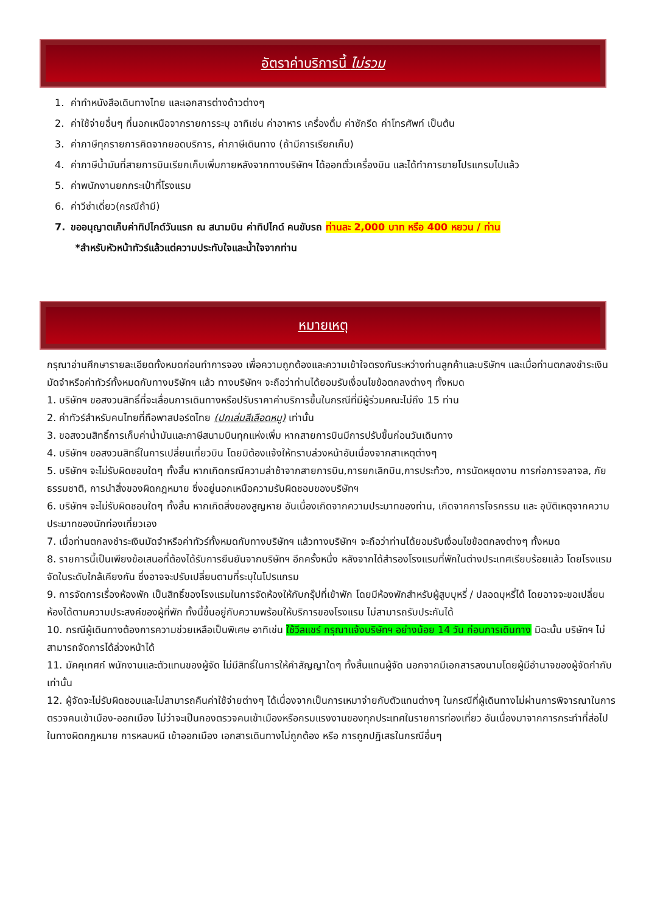อัตราค่าบริการนี้ ไม่รวม
1. ค่าทำหนังสือเดินทางไทย และเอกสารต่างด้าวต่างๆ
2. ค่าใช้จ่ายอื่นๆ ที่นอกเหนือจากรายการระบุ อาทิเช่น ค่าอาหาร เครื่องดื่ม ค่าซักรีด ค่าโทรศัพท์ เป็นต้น
3. ค่าภาษีทุกรายการคิดจากยอดบริการ, ค่าภาษีเดินทาง (ถ้ามีการเรียกเก็บ)
4. ค่าภาษีน้ำมันที่สายการบินเรียกเก็บเพิ่มภายหลังจากทางบริษัทฯ ได้ออกตั๋วเครื่องบิน และได้ทำการขายโปรแกรมไปแล้ว
5. ค่าพนักงานยกกระเป๋าที่โรงแรม
6. ค่าวีซ่าเดี่ยว(กรณีถ้ามี)
7. ขออนุญาตเก็บค่าทิปไกด์วันแรก ณ สนามบิน ค่าทิปไกด์ คนขับรถ ท่านละ 2,000 บาท หรือ 400 หยวน / ท่าน
*สำหรับหัวหน้าทัวร์แล้วแต่ความประทับใจและน้ำใจจากท่าน
หมายเหตุ
กรุณาอ่านศึกษารายละเอียดทั้งหมดก่อนทำการจอง เพื่อความถูกต้องและความเข้าใจตรงกันระหว่างท่านลูกค้าและบริษัทฯ และเมื่อท่านตกลงชำระเงินมัดจำหรือค่าทัวร์ทั้งหมดกับทางบริษัทฯ แล้ว ทางบริษัทฯ จะถือว่าท่านได้ยอมรับเงื่อนไขข้อตกลงต่างๆ ทั้งหมด
1. บริษัทฯ ขอสงวนสิทธิ์ที่จะเลื่อนการเดินทางหรือปรับราคาค่าบริการขึ้นในกรณีที่มีผู้ร่วมคณะไม่ถึง 15 ท่าน
2. ค่าทัวร์สำหรับคนไทยที่ถือพาสปอร์ตไทย (ปกเล่มสีเลือดหมู) เท่านั้น
3. ขอสงวนสิทธิ์การเก็บค่าน้ำมันและภาษีสนามบินทุกแห่งเพิ่ม หากสายการบินมีการปรับขึ้นก่อนวันเดินทาง
4. บริษัทฯ ขอสงวนสิทธิ์ในการเปลี่ยนเที่ยวบิน โดยมิต้องแจ้งให้ทราบล่วงหน้าอันเนื่องจากสาเหตุต่างๆ
5. บริษัทฯ จะไม่รับผิดชอบใดๆ ทั้งสิ้น หากเกิดกรณีความล่าช้าจากสายการบิน,การยกเลิกบิน,การประท้วง, การนัดหยุดงาน การก่อการจลาจล, ภัยธรรมชาติ, การนำสิ่งของผิดกฎหมาย ซึ่งอยู่นอกเหนือความรับผิดชอบของบริษัทฯ
6. บริษัทฯ จะไม่รับผิดชอบใดๆ ทั้งสิ้น หากเกิดสิ่งของสูญหาย อันเนื่องเกิดจากความประมาทของท่าน, เกิดจากการโจรกรรม และ อุบัติเหตุจากความประมาทของนักท่องเที่ยวเอง
7. เมื่อท่านตกลงชำระเงินมัดจำหรือค่าทัวร์ทั้งหมดกับทางบริษัทฯ แล้วทางบริษัทฯ จะถือว่าท่านได้ยอมรับเงื่อนไขข้อตกลงต่างๆ ทั้งหมด
8. รายการนี้เป็นเพียงข้อเสนอที่ต้องได้รับการยืนยันจากบริษัทฯ อีกครั้งหนึ่ง หลังจากได้สำรองโรงแรมที่พักในต่างประเทศเรียบร้อยแล้ว โดยโรงแรมจัดในระดับใกล้เคียงกัน ซึ่งอาจจะปรับเปลี่ยนตามที่ระบุในโปรแกรม
9. การจัดการเรื่องห้องพัก เป็นสิทธิ์ของโรงแรมในการจัดห้องให้กับกรุ๊ปที่เข้าพัก โดยมีห้องพักสำหรับผู้สูบบุหรี่ / ปลอดบุหรี่ได้ โดยอาจจะขอเปลี่ยนห้องได้ตามความประสงค์ของผู้ที่พัก ทั้งนี้ขึ้นอยู่กับความพร้อมให้บริการของโรงแรม ไม่สามารถรับประกันได้
10. กรณีผู้เดินทางต้องการความช่วยเหลือเป็นพิเศษ อาทิเช่น ใช้วีลแชร์ กรุณาแจ้งบริษัทฯ อย่างน้อย 14 วัน ก่อนการเดินทาง มิฉะนั้น บริษัทฯ ไม่สามารถจัดการได้ล่วงหน้าได้
11. มัคคุเทศก์ พนักงานและตัวแทนของผู้จัด ไม่มีสิทธิ์ในการให้คำสัญญาใดๆ ทั้งสิ้นแทนผู้จัด นอกจากมีเอกสารลงนามโดยผู้มีอำนาจของผู้จัดกำกับเท่านั้น
12. ผู้จัดจะไม่รับผิดชอบและไม่สามารถคืนค่าใช้จ่ายต่างๆ ได้เนื่องจากเป็นการเหมาจ่ายกับตัวแทนต่างๆ ในกรณีที่ผู้เดินทางไม่ผ่านการพิจารณาในการตรวจคนเข้าเมือง-ออกเมือง ไม่ว่าจะเป็นกองตรวจคนเข้าเมืองหรือกรมแรงงานของทุกประเทศในรายการท่องเที่ยว อันเนื่องมาจากการกระทำที่ส่อไปในทางผิดกฎหมาย การหลบหนี เข้าออกเมือง เอกสารเดินทางไม่ถูกต้อง หรือ การถูกปฏิเสธในกรณีอื่นๆ